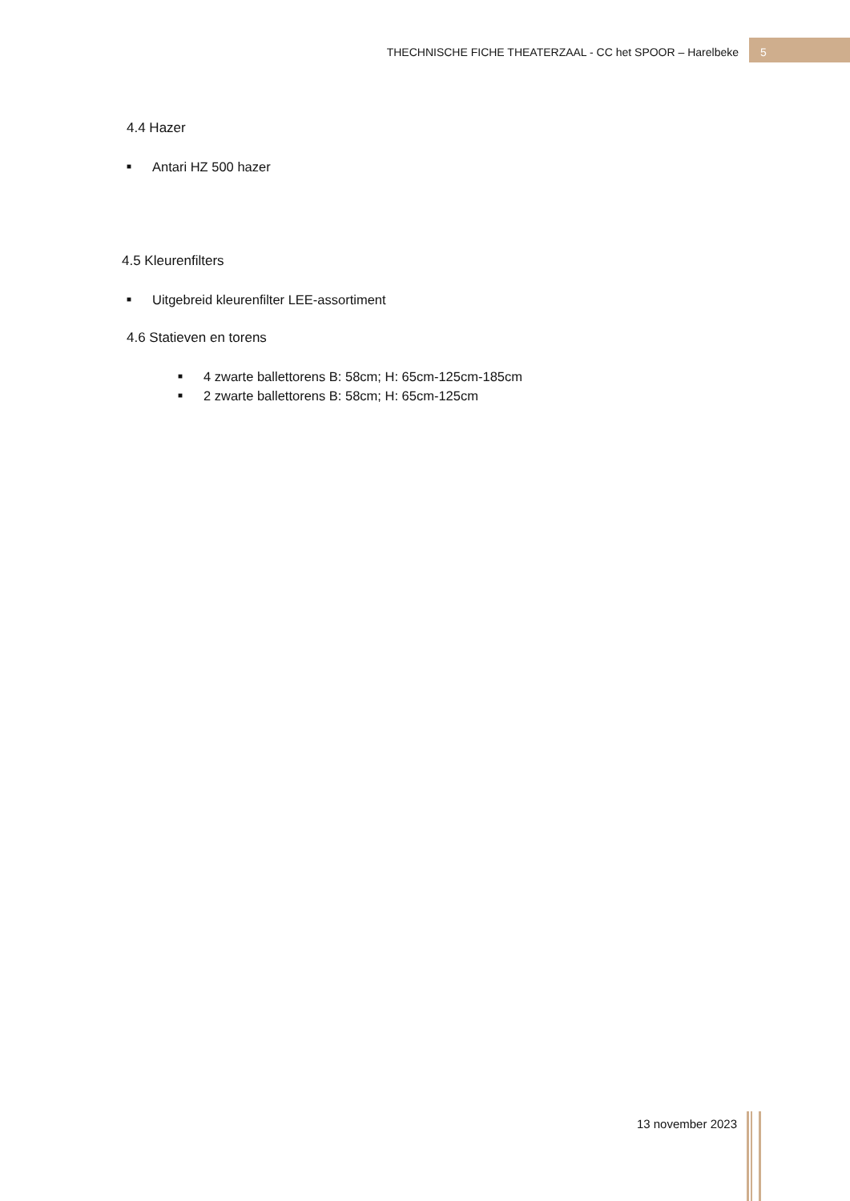THECHNISCHE FICHE THEATERZAAL - CC het SPOOR – Harelbeke
5
4.4 Hazer
■ Antari HZ 500 hazer
4.5 Kleurenfilters
■ Uitgebreid kleurenfilter LEE-assortiment
4.6 Statieven en torens
■ 4 zwarte ballettorens B: 58cm; H: 65cm-125cm-185cm
■ 2 zwarte ballettorens B: 58cm; H: 65cm-125cm
13 november 2023